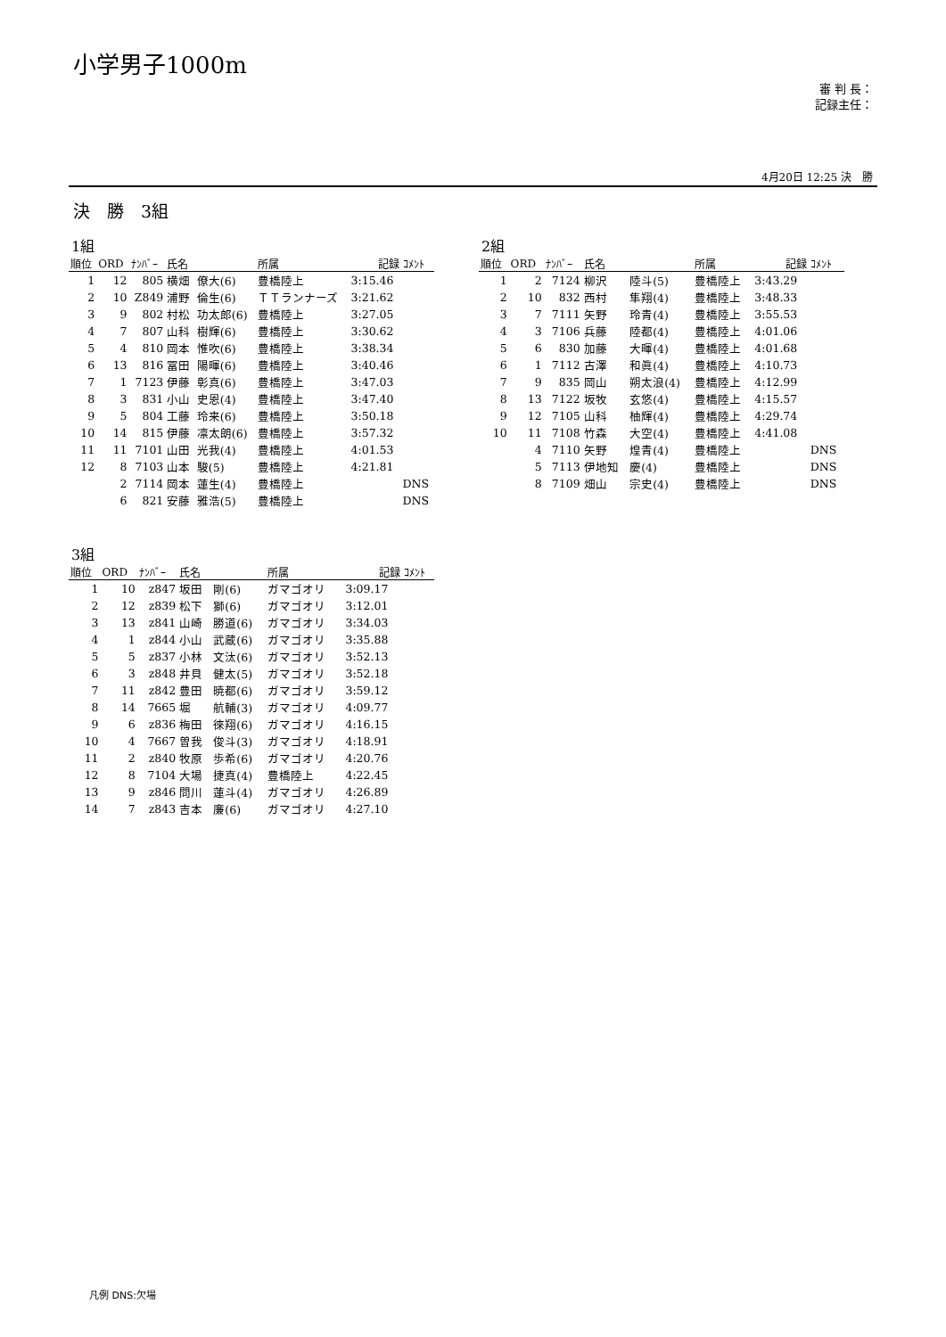小学男子1000m
審 判 長：
記録主任：
4月20日 12:25 決　勝
決　勝　3組
1組
| 順位 | ORD | ﾅﾝﾊﾞｰ | 氏名 | | 所属 | 記録 | ｺﾒﾝﾄ |
| --- | --- | --- | --- | --- | --- | --- | --- |
| 1 | 12 | 805 | 横畑 | 僚大(6) | 豊橋陸上 | 3:15.46 | |
| 2 | 10 | Z849 | 浦野 | 倫生(6) | ＴＴランナーズ | 3:21.62 | |
| 3 | 9 | 802 | 村松 | 功太郎(6) | 豊橋陸上 | 3:27.05 | |
| 4 | 7 | 807 | 山科 | 樹輝(6) | 豊橋陸上 | 3:30.62 | |
| 5 | 4 | 810 | 岡本 | 惟吹(6) | 豊橋陸上 | 3:38.34 | |
| 6 | 13 | 816 | 冨田 | 陽暉(6) | 豊橋陸上 | 3:40.46 | |
| 7 | 1 | 7123 | 伊藤 | 彰真(6) | 豊橋陸上 | 3:47.03 | |
| 8 | 3 | 831 | 小山 | 史恩(4) | 豊橋陸上 | 3:47.40 | |
| 9 | 5 | 804 | 工藤 | 玲来(6) | 豊橋陸上 | 3:50.18 | |
| 10 | 14 | 815 | 伊藤 | 凛太朗(6) | 豊橋陸上 | 3:57.32 | |
| 11 | 11 | 7101 | 山田 | 光我(4) | 豊橋陸上 | 4:01.53 | |
| 12 | 8 | 7103 | 山本 | 駿(5) | 豊橋陸上 | 4:21.81 | |
| | 2 | 7114 | 岡本 | 蓮生(4) | 豊橋陸上 | | DNS |
| | 6 | 821 | 安藤 | 雅浩(5) | 豊橋陸上 | | DNS |
2組
| 順位 | ORD | ﾅﾝﾊﾞｰ | 氏名 | | 所属 | 記録 | ｺﾒﾝﾄ |
| --- | --- | --- | --- | --- | --- | --- | --- |
| 1 | 2 | 7124 | 柳沢 | 陸斗(5) | 豊橋陸上 | 3:43.29 | |
| 2 | 10 | 832 | 西村 | 隼翔(4) | 豊橋陸上 | 3:48.33 | |
| 3 | 7 | 7111 | 矢野 | 玲青(4) | 豊橋陸上 | 3:55.53 | |
| 4 | 3 | 7106 | 兵藤 | 陸都(4) | 豊橋陸上 | 4:01.06 | |
| 5 | 6 | 830 | 加藤 | 大暉(4) | 豊橋陸上 | 4:01.68 | |
| 6 | 1 | 7112 | 古澤 | 和眞(4) | 豊橋陸上 | 4:10.73 | |
| 7 | 9 | 835 | 岡山 | 朔太浪(4) | 豊橋陸上 | 4:12.99 | |
| 8 | 13 | 7122 | 坂牧 | 玄悠(4) | 豊橋陸上 | 4:15.57 | |
| 9 | 12 | 7105 | 山科 | 柚輝(4) | 豊橋陸上 | 4:29.74 | |
| 10 | 11 | 7108 | 竹森 | 大空(4) | 豊橋陸上 | 4:41.08 | |
| | 4 | 7110 | 矢野 | 煌青(4) | 豊橋陸上 | | DNS |
| | 5 | 7113 | 伊地知 | 慶(4) | 豊橋陸上 | | DNS |
| | 8 | 7109 | 畑山 | 宗史(4) | 豊橋陸上 | | DNS |
3組
| 順位 | ORD | ﾅﾝﾊﾞｰ | 氏名 | | 所属 | 記録 | ｺﾒﾝﾄ |
| --- | --- | --- | --- | --- | --- | --- | --- |
| 1 | 10 | z847 | 坂田 | 剛(6) | ガマゴオリ | 3:09.17 | |
| 2 | 12 | z839 | 松下 | 獅(6) | ガマゴオリ | 3:12.01 | |
| 3 | 13 | z841 | 山崎 | 勝道(6) | ガマゴオリ | 3:34.03 | |
| 4 | 1 | z844 | 小山 | 武蔵(6) | ガマゴオリ | 3:35.88 | |
| 5 | 5 | z837 | 小林 | 文汰(6) | ガマゴオリ | 3:52.13 | |
| 6 | 3 | z848 | 井貝 | 健太(5) | ガマゴオリ | 3:52.18 | |
| 7 | 11 | z842 | 豊田 | 暁都(6) | ガマゴオリ | 3:59.12 | |
| 8 | 14 | 7665 | 堀 | 航輔(3) | ガマゴオリ | 4:09.77 | |
| 9 | 6 | z836 | 梅田 | 徠翔(6) | ガマゴオリ | 4:16.15 | |
| 10 | 4 | 7667 | 曽我 | 俊斗(3) | ガマゴオリ | 4:18.91 | |
| 11 | 2 | z840 | 牧原 | 歩希(6) | ガマゴオリ | 4:20.76 | |
| 12 | 8 | 7104 | 大場 | 捷真(4) | 豊橋陸上 | 4:22.45 | |
| 13 | 9 | z846 | 問川 | 蓮斗(4) | ガマゴオリ | 4:26.89 | |
| 14 | 7 | z843 | 吉本 | 廉(6) | ガマゴオリ | 4:27.10 | |
凡例 DNS:欠場